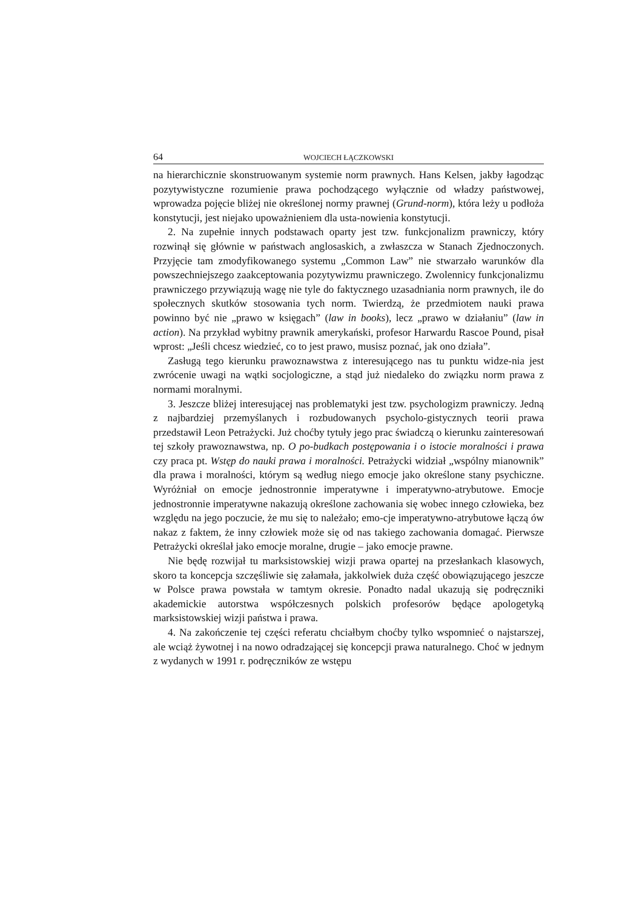64 WOJCIECH ŁĄCZKOWSKI
na hierarchicznie skonstruowanym systemie norm prawnych. Hans Kelsen, jakby łagodząc pozytywistyczne rozumienie prawa pochodzącego wyłącznie od władzy państwowej, wprowadza pojęcie bliżej nie określonej normy prawnej (Grund-norm), która leży u podłoża konstytucji, jest niejako upoważnieniem dla usta-nowienia konstytucji.
2. Na zupełnie innych podstawach oparty jest tzw. funkcjonalizm prawniczy, który rozwinął się głównie w państwach anglosaskich, a zwłaszcza w Stanach Zjednoczonych. Przyjęcie tam zmodyfikowanego systemu „Common Law” nie stwarzało warunków dla powszechniejszego zaakceptowania pozytywizmu prawniczego. Zwolennicy funkcjonalizmu prawniczego przywiązują wagę nie tyle do faktycznego uzasadniania norm prawnych, ile do społecznych skutków stosowania tych norm. Twierdzą, że przedmiotem nauki prawa powinno być nie „prawo w księgach” (law in books), lecz „prawo w działaniu” (law in action). Na przykład wybitny prawnik amerykański, profesor Harwardu Rascoe Pound, pisał wprost: „Jeśli chcesz wiedzieć, co to jest prawo, musisz poznać, jak ono działa”.
Zasługą tego kierunku prawoznawstwa z interesującego nas tu punktu widze-nia jest zwrócenie uwagi na wątki socjologiczne, a stąd już niedaleko do związku norm prawa z normami moralnymi.
3. Jeszcze bliżej interesującej nas problematyki jest tzw. psychologizm prawniczy. Jedną z najbardziej przemyślanych i rozbudowanych psycholo-gistycznych teorii prawa przedstawił Leon Petrażycki. Już choćby tytuły jego prac świadczą o kierunku zainteresowań tej szkoły prawoznawstwa, np. O po-budkach postępowania i o istocie moralności i prawa czy praca pt. Wstęp do nauki prawa i moralności. Petrażycki widział „wspólny mianownik” dla prawa i moralności, którym są według niego emocje jako określone stany psychiczne. Wyróżniał on emocje jednostronnie imperatywne i imperatywno-atrybutowe. Emocje jednostronnie imperatywne nakazują określone zachowania się wobec innego człowieka, bez względu na jego poczucie, że mu się to należało; emo-cje imperatywno-atrybutowe łączą ów nakaz z faktem, że inny człowiek może się od nas takiego zachowania domagać. Pierwsze Petrażycki określał jako emocje moralne, drugie – jako emocje prawne.
Nie będę rozwijał tu marksistowskiej wizji prawa opartej na przesłankach klasowych, skoro ta koncepcja szczęśliwie się załamała, jakkolwiek duża część obowiązującego jeszcze w Polsce prawa powstała w tamtym okresie. Ponadto nadal ukazują się podręczniki akademickie autorstwa współczesnych polskich profesorów będące apologetyką marksistowskiej wizji państwa i prawa.
4. Na zakończenie tej części referatu chciałbym choćby tylko wspomnieć o najstarszej, ale wciąż żywotnej i na nowo odradzającej się koncepcji prawa naturalnego. Choć w jednym z wydanych w 1991 r. podręczników ze wstępu